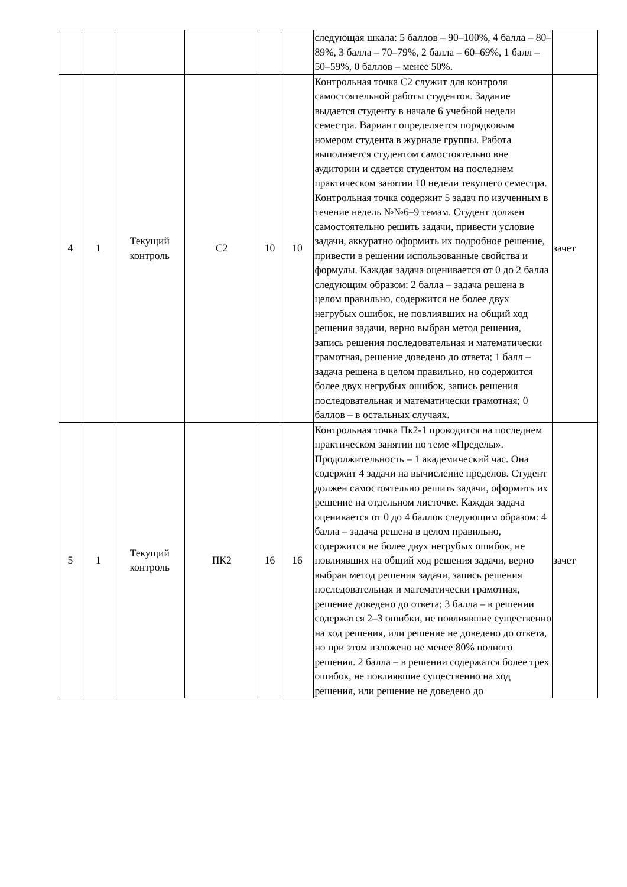| | | | | | | следующая шкала: 5 баллов – 90–100%, 4 балла – 80–89%, 3 балла – 70–79%, 2 балла – 60–69%, 1 балл – 50–59%, 0 баллов – менее 50%. | |
| 4 | 1 | Текущий контроль | С2 | 10 | 10 | Контрольная точка С2 служит для контроля самостоятельной работы студентов. Задание выдается студенту в начале 6 учебной недели семестра. Вариант определяется порядковым номером студента в журнале группы. Работа выполняется студентом самостоятельно вне аудитории и сдается студентом на последнем практическом занятии 10 недели текущего семестра. Контрольная точка содержит 5 задач по изученным в течение недель №№6–9 темам. Студент должен самостоятельно решить задачи, привести условие задачи, аккуратно оформить их подробное решение, привести в решении использованные свойства и формулы. Каждая задача оценивается от 0 до 2 балла следующим образом: 2 балла – задача решена в целом правильно, содержится не более двух негрубых ошибок, не повлиявших на общий ход решения задачи, верно выбран метод решения, запись решения последовательная и математически грамотная, решение доведено до ответа; 1 балл – задача решена в целом правильно, но содержится более двух негрубых ошибок, запись решения последовательная и математически грамотная; 0 баллов – в остальных случаях. | зачет |
| 5 | 1 | Текущий контроль | ПК2 | 16 | 16 | Контрольная точка Пк2-1 проводится на последнем практическом занятии по теме «Пределы». Продолжительность – 1 академический час. Она содержит 4 задачи на вычисление пределов. Студент должен самостоятельно решить задачи, оформить их решение на отдельном листочке. Каждая задача оценивается от 0 до 4 баллов следующим образом: 4 балла – задача решена в целом правильно, содержится не более двух негрубых ошибок, не повлиявших на общий ход решения задачи, верно выбран метод решения задачи, запись решения последовательная и математически грамотная, решение доведено до ответа; 3 балла – в решении содержатся 2–3 ошибки, не повлиявшие существенно на ход решения, или решение не доведено до ответа, но при этом изложено не менее 80% полного решения. 2 балла – в решении содержатся более трех ошибок, не повлиявшие существенно на ход решения, или решение не доведено до | зачет |